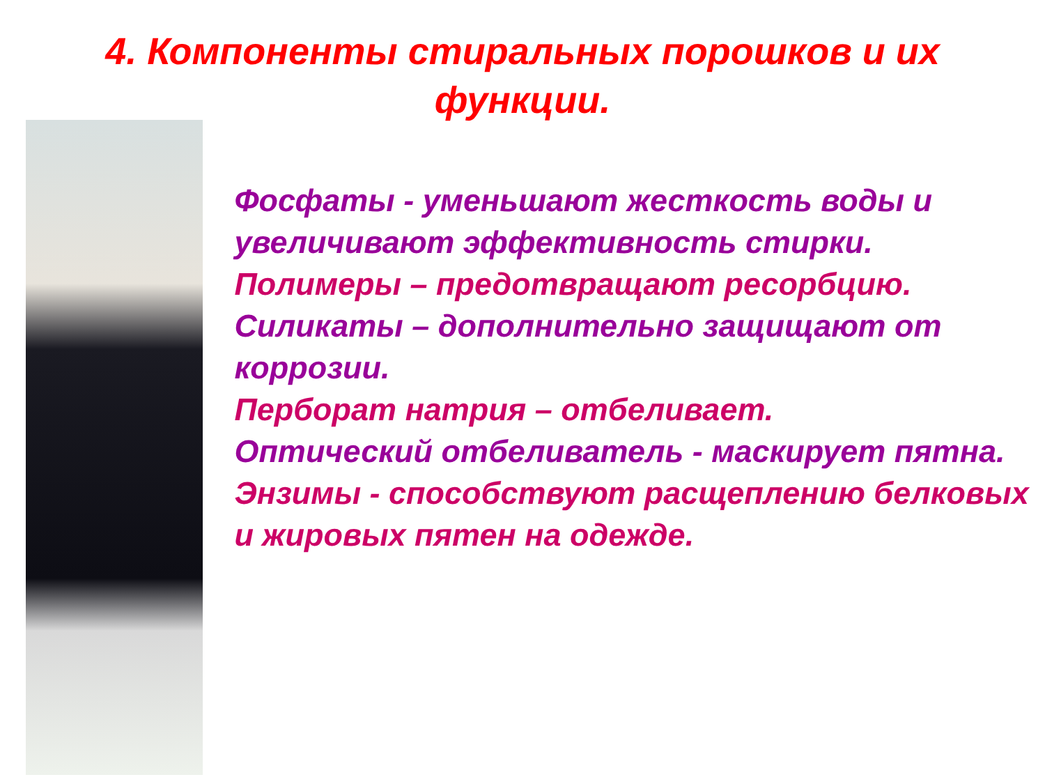4. Компоненты стиральных порошков и их
функции.
Фосфаты - уменьшают жесткость воды и увеличивают эффективность стирки.
Полимеры – предотвращают ресорбцию.
Силикаты – дополнительно защищают от коррозии.
Перборат натрия – отбеливает.
Оптический отбеливатель - маскирует пятна.
Энзимы - способствуют расщеплению белковых и жировых пятен на одежде.